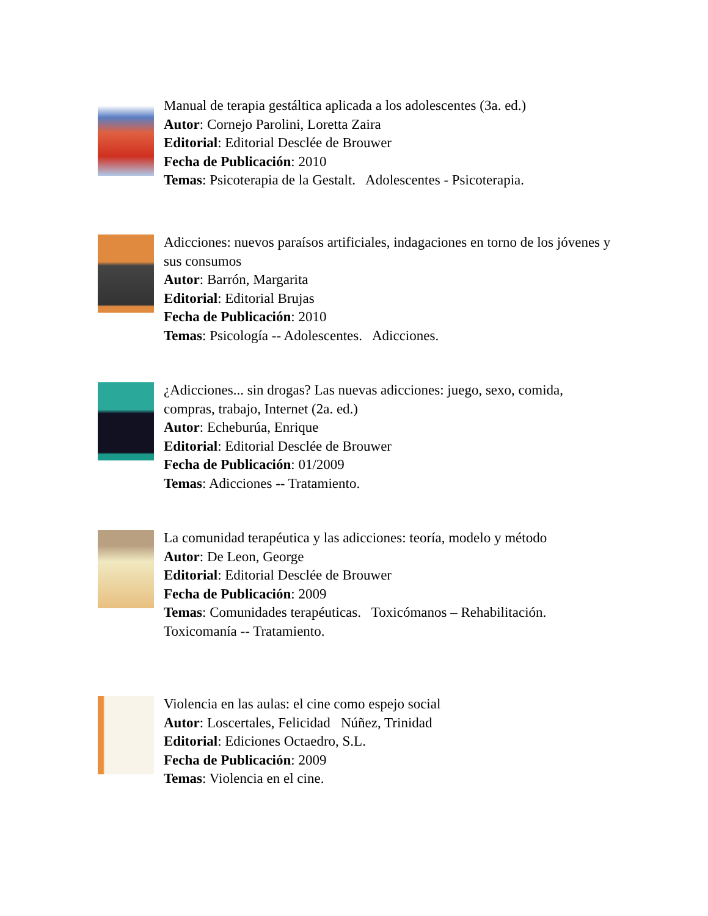Manual de terapia gestáltica aplicada a los adolescentes (3a. ed.)
Autor: Cornejo Parolini, Loretta Zaira
Editorial: Editorial Desclée de Brouwer
Fecha de Publicación: 2010
Temas: Psicoterapia de la Gestalt. Adolescentes - Psicoterapia.
Adicciones: nuevos paraísos artificiales, indagaciones en torno de los jóvenes y sus consumos
Autor: Barrón, Margarita
Editorial: Editorial Brujas
Fecha de Publicación: 2010
Temas: Psicología -- Adolescentes. Adicciones.
¿Adicciones... sin drogas? Las nuevas adicciones: juego, sexo, comida, compras, trabajo, Internet (2a. ed.)
Autor: Echeburúa, Enrique
Editorial: Editorial Desclée de Brouwer
Fecha de Publicación: 01/2009
Temas: Adicciones -- Tratamiento.
La comunidad terapéutica y las adicciones: teoría, modelo y método
Autor: De Leon, George
Editorial: Editorial Desclée de Brouwer
Fecha de Publicación: 2009
Temas: Comunidades terapéuticas. Toxicómanos – Rehabilitación. Toxicomanía -- Tratamiento.
Violencia en las aulas: el cine como espejo social
Autor: Loscertales, Felicidad Núñez, Trinidad
Editorial: Ediciones Octaedro, S.L.
Fecha de Publicación: 2009
Temas: Violencia en el cine.